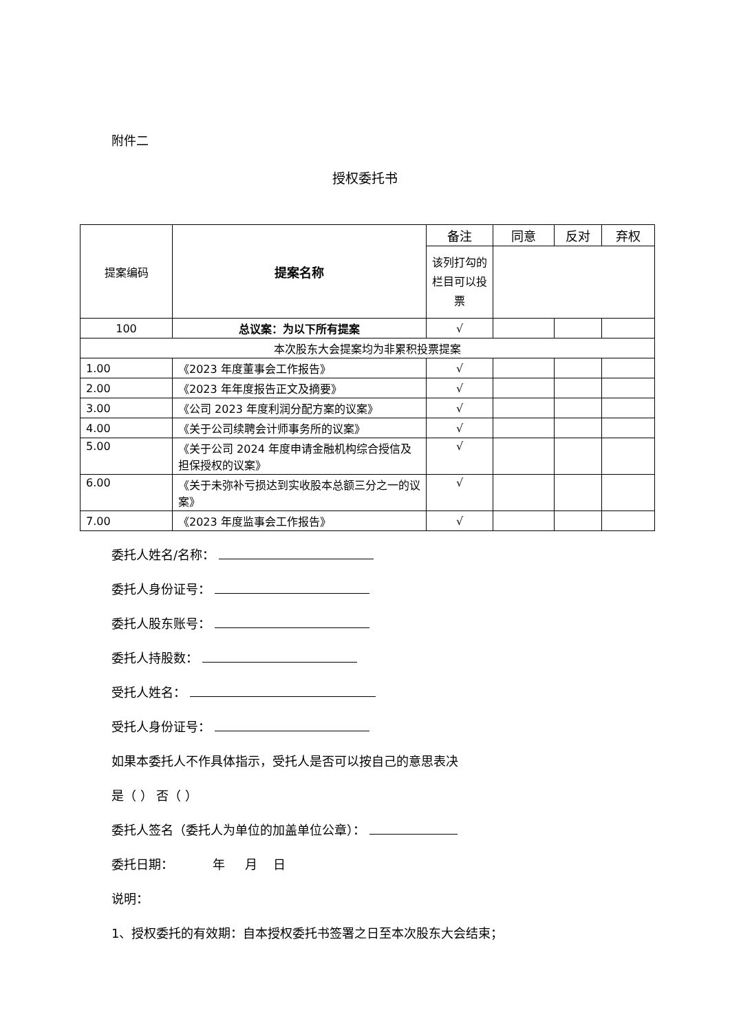附件二
授权委托书
| 提案编码 | 提案名称 | 备注 | 同意 | 反对 | 弃权 |
| | | 该列打勾的栏目可以投票 | | | |
| 100 | 总议案：为以下所有提案 | √ | | | |
| 本次股东大会提案均为非累积投票提案 | | | | | |
| 1.00 | 《2023 年度董事会工作报告》 | √ | | | |
| 2.00 | 《2023 年年度报告正文及摘要》 | √ | | | |
| 3.00 | 《公司 2023 年度利润分配方案的议案》 | √ | | | |
| 4.00 | 《关于公司续聘会计师事务所的议案》 | √ | | | |
| 5.00 | 《关于公司 2024 年度申请金融机构综合授信及担保授权的议案》 | √ | | | |
| 6.00 | 《关于未弥补亏损达到实收股本总额三分之一的议案》 | √ | | | |
| 7.00 | 《2023 年度监事会工作报告》 | √ | | | |
委托人姓名/名称：
委托人身份证号：
委托人股东账号：
委托人持股数：
受托人姓名：
受托人身份证号：
如果本委托人不作具体指示，受托人是否可以按自己的意思表决
是（ ） 否（ ）
委托人签名（委托人为单位的加盖单位公章）：
委托日期： 年 月 日
说明：
1、授权委托的有效期：自本授权委托书签署之日至本次股东大会结束；